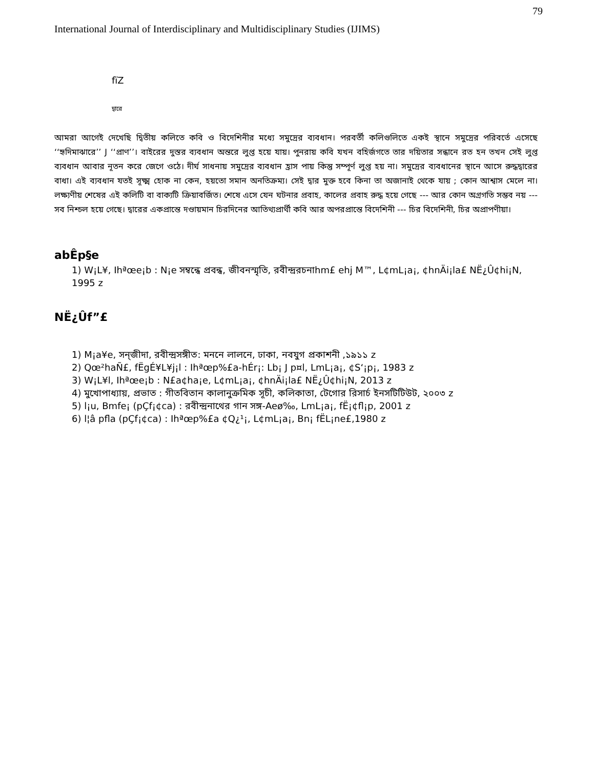79
International Journal of Interdisciplinary and Multidisciplinary Studies (IJIMS)
fïZ
দ্বারে
আমরা আগেই দেখেছি দ্বিতীয় কলিতে কবি ও বিদেশিনীর মধ্যে সমুদ্রের ব্যবধান। পরবর্তী কলিগুলিতে একই স্থানে সমুদ্রের পরিবর্তে এসেছে ‘‘হৃদিমাঝারে’’ J ‘‘প্রাণ’’। বাইরের দুস্তর ব্যবধান অন্তরে লুপ্ত হয়ে যায়। পুনরায় কবি যখন বহির্জগতে তার দয়িতার সন্ধানে রত হন তখন সেই লুপ্ত ব্যবধান আবার নূতন করে জেগে ওঠে। দীর্ঘ সাধনায় সমুদ্রের ব্যবধান হ্রাস পায় কিন্তু সম্পূর্ণ লুপ্ত হয় না। সমুদ্রের ব্যবধানের স্থানে আসে রুদ্ধদ্বারের বাধা। এই ব্যবধান যতই সূক্ষ্ম হোক না কেন, হয়তো সমান অনতিক্রম্য। সেই দ্বার মুক্ত হবে কিনা তা অজানাই থেকে যায় ; কোন আশ্বাস মেলে না। লক্ষ্যণীয় শেষের এই কলিটি বা বাক্যটি ক্রিয়াবর্জিত। শেষে এসে যেন ঘটনার প্রবাহ, কালের প্রবাহ রুদ্ধ হয়ে গেছে --- আর কোন অগ্রগতি সম্ভব নয় --- সব নিশ্চল হয়ে গেছে। দ্বারের একপ্রান্তে দণ্ডায়মান চিরদিনের আতিথ্যপ্রার্থী কবি আর অপরপ্রান্তে বিদেশিনী --- চির বিদেশিনী, চির অপ্রাপণীয়া।
abÊp§e
1) W¡L¥, Ihªœe¡b : N¡e সম্বন্ধে প্রবন্ধ, জীবনস্মৃতি, রবীন্দ্ররচনাhm£ ehj M™, L¢mL¡a¡, ¢hnÄi¡la£ NË¿Û¢hi¡N, 1995 z
NË¿Ûf”£
1) M¡a¥e, সন্‌জীদা, রবীন্দ্রসঙ্গীত: মননে লালনে, ঢাকা, নবযুগ প্রকাশনী ,১৯১১ z
2) Qœ²haÑ£, fËgÉ¥L¥j¡l : Ihªœp%£a-hÉr¡: Lb¡ J p¤l, LmL¡a¡, ¢S‘¡p¡, 1983 z
3) W¡L¥l, Ihªœe¡b : N£a¢ha¡e, L¢mL¡a¡, ¢hnÄi¡la£ NË¿Û¢hi¡N, 2013 z
4) মুখোপাধ্যায়, প্রভাত : গীতবিতান কালানুক্রমিক সূচী, কলিকাতা, টেগোর রিসার্চ ইনসটিটিউট, ২০০৩ z
5) l¡u, Bmfe¡ (pÇf¡¢ca) : রবীন্দ্রনাথের গান সঙ্গ-Aeø‰, LmL¡a¡, fË¡¢fl¡p, 2001 z
6) l¦â pfla (pÇf¡¢ca) : Ihªœp%£a ¢Q¿¹¡, L¢mL¡a¡, Bn¡ fËL¡ne£,1980 z